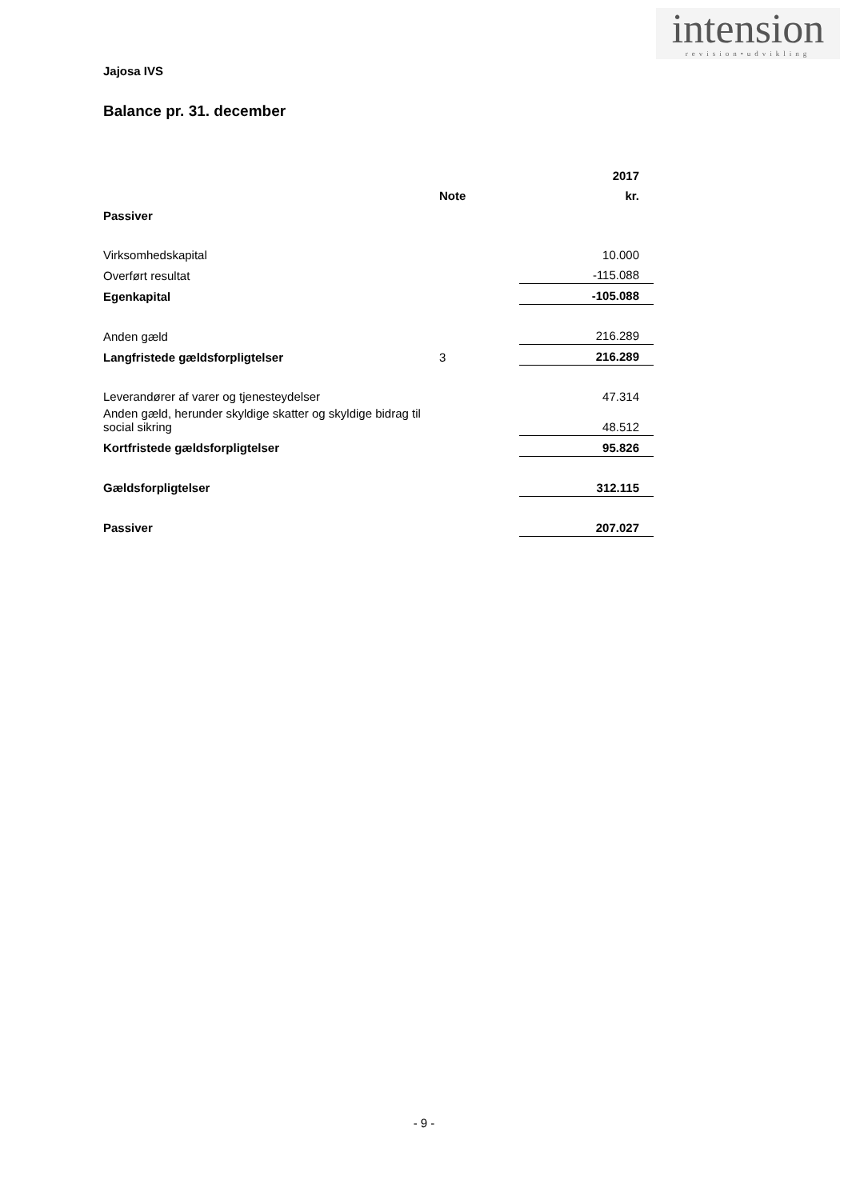intension
revision•udvikling
Jajosa IVS
Balance pr. 31. december
| | | 2017 |
| --- | --- | --- |
| | Note | kr. |
| Passiver | | |
| Virksomhedskapital | | 10.000 |
| Overført resultat | | -115.088 |
| Egenkapital | | -105.088 |
| Anden gæld | | 216.289 |
| Langfristede gældsforpligtelser | 3 | 216.289 |
| Leverandører af varer og tjenesteydelser | | 47.314 |
| Anden gæld, herunder skyldige skatter og skyldige bidrag til social sikring | | 48.512 |
| Kortfristede gældsforpligtelser | | 95.826 |
| Gældsforpligtelser | | 312.115 |
| Passiver | | 207.027 |
- 9 -